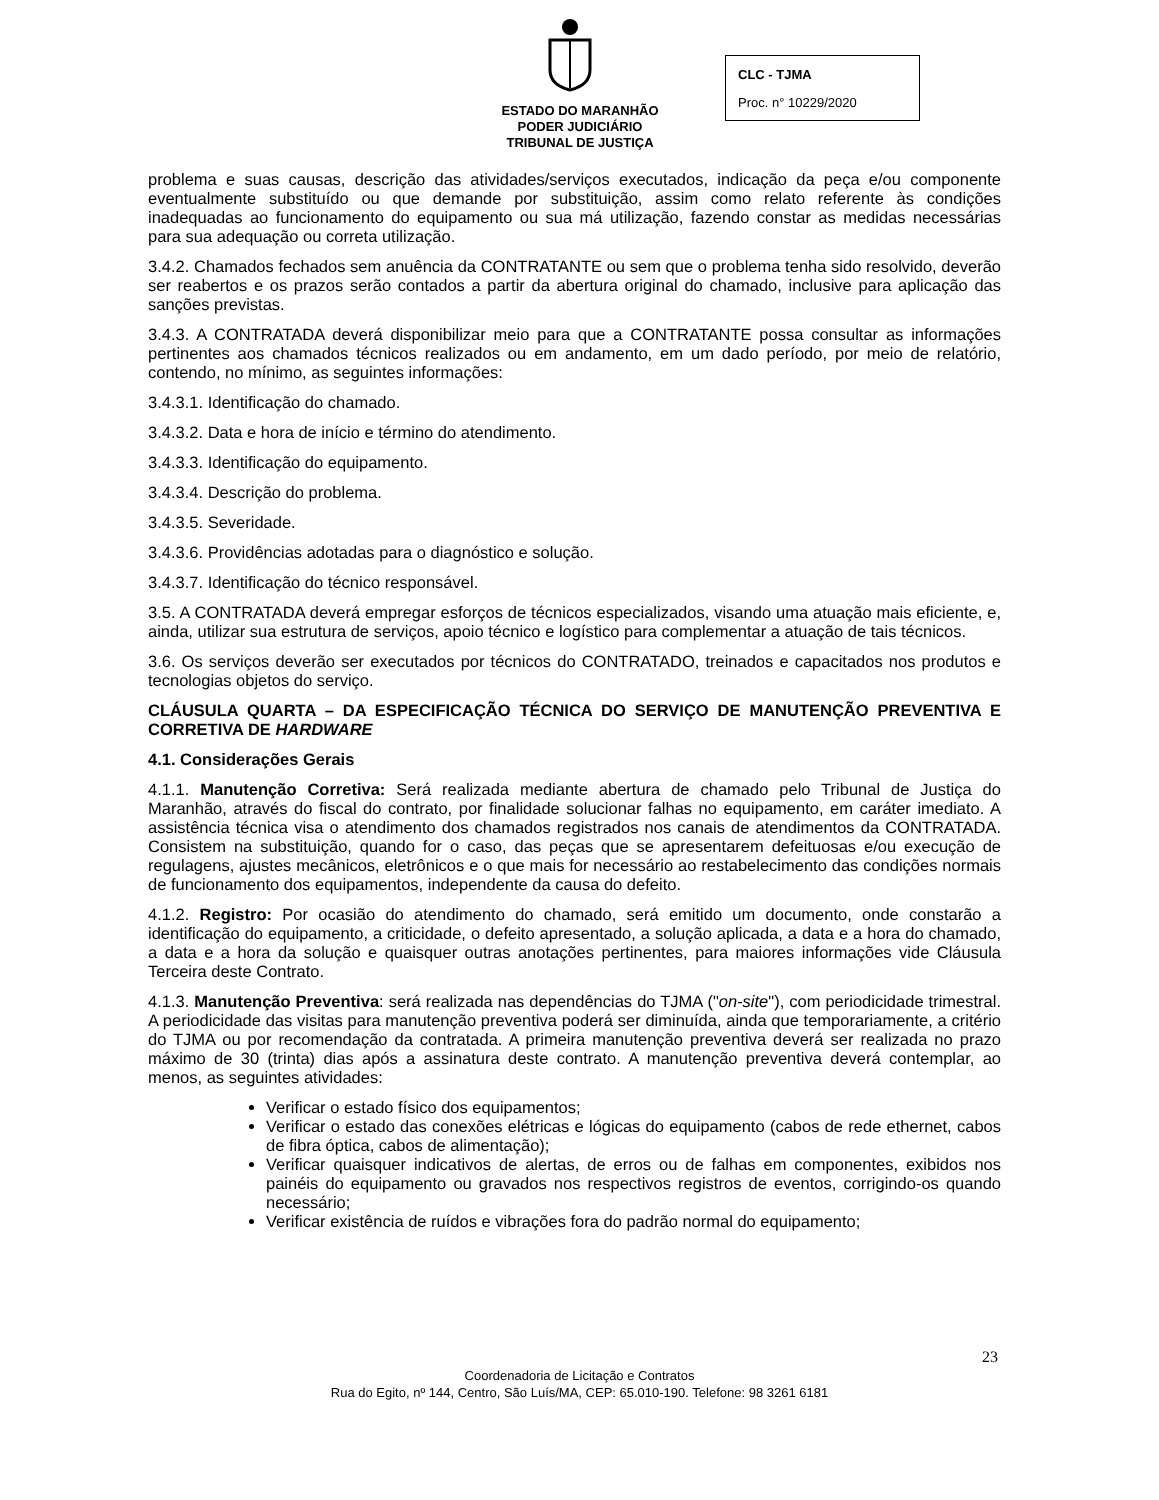ESTADO DO MARANHÃO
PODER JUDICIÁRIO
TRIBUNAL DE JUSTIÇA
CLC - TJMA
Proc. n° 10229/2020
problema e suas causas, descrição das atividades/serviços executados, indicação da peça e/ou componente eventualmente substituído ou que demande por substituição, assim como relato referente às condições inadequadas ao funcionamento do equipamento ou sua má utilização, fazendo constar as medidas necessárias para sua adequação ou correta utilização.
3.4.2. Chamados fechados sem anuência da CONTRATANTE ou sem que o problema tenha sido resolvido, deverão ser reabertos e os prazos serão contados a partir da abertura original do chamado, inclusive para aplicação das sanções previstas.
3.4.3. A CONTRATADA deverá disponibilizar meio para que a CONTRATANTE possa consultar as informações pertinentes aos chamados técnicos realizados ou em andamento, em um dado período, por meio de relatório, contendo, no mínimo, as seguintes informações:
3.4.3.1. Identificação do chamado.
3.4.3.2. Data e hora de início e término do atendimento.
3.4.3.3. Identificação do equipamento.
3.4.3.4. Descrição do problema.
3.4.3.5. Severidade.
3.4.3.6. Providências adotadas para o diagnóstico e solução.
3.4.3.7. Identificação do técnico responsável.
3.5. A CONTRATADA deverá empregar esforços de técnicos especializados, visando uma atuação mais eficiente, e, ainda, utilizar sua estrutura de serviços, apoio técnico e logístico para complementar a atuação de tais técnicos.
3.6. Os serviços deverão ser executados por técnicos do CONTRATADO, treinados e capacitados nos produtos e tecnologias objetos do serviço.
CLÁUSULA QUARTA – DA ESPECIFICAÇÃO TÉCNICA DO SERVIÇO DE MANUTENÇÃO PREVENTIVA E CORRETIVA DE HARDWARE
4.1. Considerações Gerais
4.1.1. Manutenção Corretiva: Será realizada mediante abertura de chamado pelo Tribunal de Justiça do Maranhão, através do fiscal do contrato, por finalidade solucionar falhas no equipamento, em caráter imediato. A assistência técnica visa o atendimento dos chamados registrados nos canais de atendimentos da CONTRATADA. Consistem na substituição, quando for o caso, das peças que se apresentarem defeituosas e/ou execução de regulagens, ajustes mecânicos, eletrônicos e o que mais for necessário ao restabelecimento das condições normais de funcionamento dos equipamentos, independente da causa do defeito.
4.1.2. Registro: Por ocasião do atendimento do chamado, será emitido um documento, onde constarão a identificação do equipamento, a criticidade, o defeito apresentado, a solução aplicada, a data e a hora do chamado, a data e a hora da solução e quaisquer outras anotações pertinentes, para maiores informações vide Cláusula Terceira deste Contrato.
4.1.3. Manutenção Preventiva: será realizada nas dependências do TJMA ("on-site"), com periodicidade trimestral. A periodicidade das visitas para manutenção preventiva poderá ser diminuída, ainda que temporariamente, a critério do TJMA ou por recomendação da contratada. A primeira manutenção preventiva deverá ser realizada no prazo máximo de 30 (trinta) dias após a assinatura deste contrato. A manutenção preventiva deverá contemplar, ao menos, as seguintes atividades:
Verificar o estado físico dos equipamentos;
Verificar o estado das conexões elétricas e lógicas do equipamento (cabos de rede ethernet, cabos de fibra óptica, cabos de alimentação);
Verificar quaisquer indicativos de alertas, de erros ou de falhas em componentes, exibidos nos painéis do equipamento ou gravados nos respectivos registros de eventos, corrigindo-os quando necessário;
Verificar existência de ruídos e vibrações fora do padrão normal do equipamento;
23
Coordenadoria de Licitação e Contratos
Rua do Egito, nº 144, Centro, São Luís/MA, CEP: 65.010-190. Telefone: 98 3261 6181